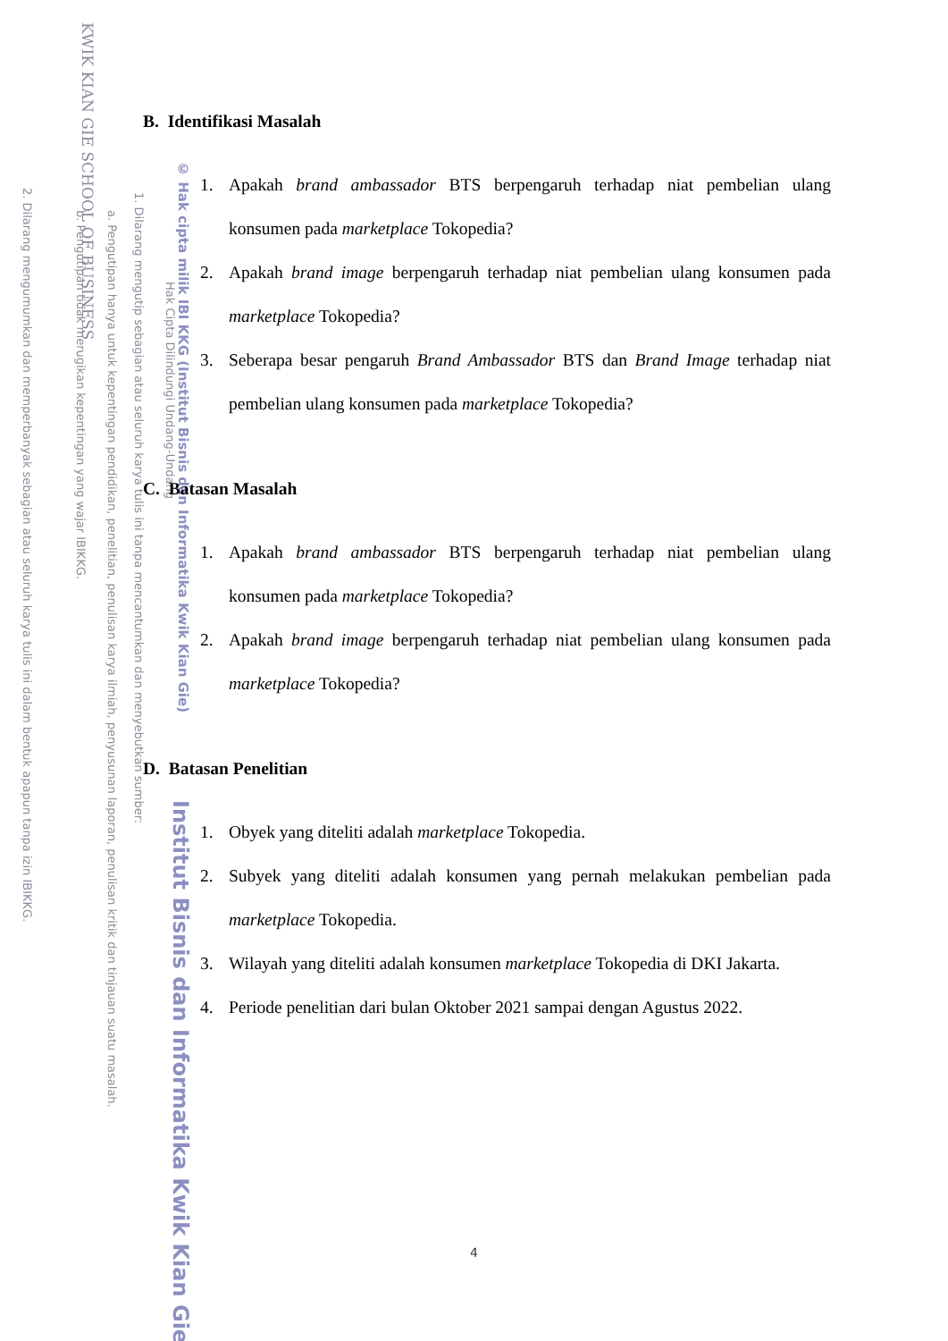KWIK KIAN GIE SCHOOL OF BUSINESS
2. Dilarang mengumumkan dan memperbanyak sebagian atau seluruh karya tulis ini dalam bentuk apapun tanpa izin IBIKKG.
b. Pengutipan tidak merugikan kepentingan yang wajar IBIKKG.
a. Pengutipan hanya untuk kepentingan pendidikan, penelitian, penulisan karya ilmiah, penyusunan laporan, penulisan kritik dan tinjauan suatu masalah.
1. Dilarang mengutip sebagian atau seluruh karya tulis ini tanpa mencantumkan dan menyebutkan sumber:
Hak Cipta Dilindungi Undang-Undang
© Hak cipta milik IBI KKG (Institut Bisnis dan Informatika Kwik Kian Gie)
Institut Bisnis dan Informatika Kwik Kian Gie
B. Identifikasi Masalah
1. Apakah brand ambassador BTS berpengaruh terhadap niat pembelian ulang konsumen pada marketplace Tokopedia?
2. Apakah brand image berpengaruh terhadap niat pembelian ulang konsumen pada marketplace Tokopedia?
3. Seberapa besar pengaruh Brand Ambassador BTS dan Brand Image terhadap niat pembelian ulang konsumen pada marketplace Tokopedia?
C. Batasan Masalah
1. Apakah brand ambassador BTS berpengaruh terhadap niat pembelian ulang konsumen pada marketplace Tokopedia?
2. Apakah brand image berpengaruh terhadap niat pembelian ulang konsumen pada marketplace Tokopedia?
D. Batasan Penelitian
1. Obyek yang diteliti adalah marketplace Tokopedia.
2. Subyek yang diteliti adalah konsumen yang pernah melakukan pembelian pada marketplace Tokopedia.
3. Wilayah yang diteliti adalah konsumen marketplace Tokopedia di DKI Jakarta.
4. Periode penelitian dari bulan Oktober 2021 sampai dengan Agustus 2022.
4